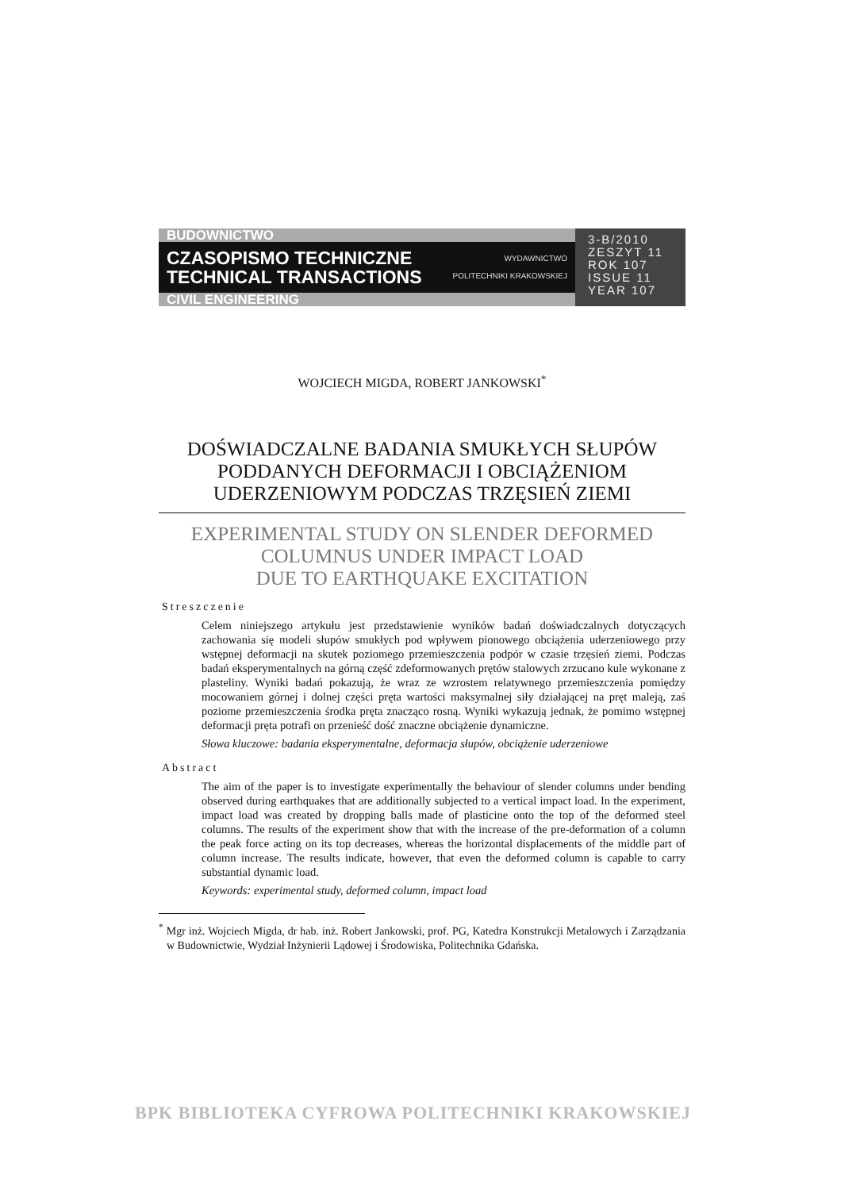BUDOWNICTWO
CZASOPISMO TECHNICZNE
TECHNICAL TRANSACTIONS
WYDAWNICTWO
POLITECHNIKI KRAKOWSKIEJ
CIVIL ENGINEERING
3-B/2010
ZESZYT 11
ROK 107
ISSUE 11
YEAR 107
WOJCIECH MIGDA, ROBERT JANKOWSKI<sup>*</sup>
DOŚWIADCZALNE BADANIA SMUKŁYCH SŁUPÓW
PODDANYCH DEFORMACJI I OBCIĄŻENIOM
UDERZENIOWYM PODCZAS TRZĘSIEŃ ZIEMI
EXPERIMENTAL STUDY ON SLENDER DEFORMED
COLUMNUS UNDER IMPACT LOAD
DUE TO EARTHQUAKE EXCITATION
Streszczenie
Celem niniejszego artykułu jest przedstawienie wyników badań doświadczalnych dotyczących zachowania się modeli słupów smukłych pod wpływem pionowego obciążenia uderzeniowego przy wstępnej deformacji na skutek poziomego przemieszczenia podpór w czasie trzęsień ziemi. Podczas badań eksperymentalnych na górną część zdeformowanych prętów stalowych zrzucano kule wykonane z plasteliny. Wyniki badań pokazują, że wraz ze wzrostem relatywnego przemieszczenia pomiędzy mocowaniem górnej i dolnej części pręta wartości maksymalnej siły działającej na pręt maleją, zaś poziome przemieszczenia środka pręta znacząco rosną. Wyniki wykazują jednak, że pomimo wstępnej deformacji pręta potrafi on przenieść dość znaczne obciążenie dynamiczne.
Słowa kluczowe: badania eksperymentalne, deformacja słupów, obciążenie uderzeniowe
Abstract
The aim of the paper is to investigate experimentally the behaviour of slender columns under bending observed during earthquakes that are additionally subjected to a vertical impact load. In the experiment, impact load was created by dropping balls made of plasticine onto the top of the deformed steel columns. The results of the experiment show that with the increase of the pre-deformation of a column the peak force acting on its top decreases, whereas the horizontal displacements of the middle part of column increase. The results indicate, however, that even the deformed column is capable to carry substantial dynamic load.
Keywords: experimental study, deformed column, impact load
<sup>*</sup> Mgr inż. Wojciech Migda, dr hab. inż. Robert Jankowski, prof. PG, Katedra Konstrukcji Metalowych i Zarządzania w Budownictwie, Wydział Inżynierii Lądowej i Środowiska, Politechnika Gdańska.
BPK BIBLIOTEKA CYFROWA POLITECHNIKI KRAKOWSKIEJ